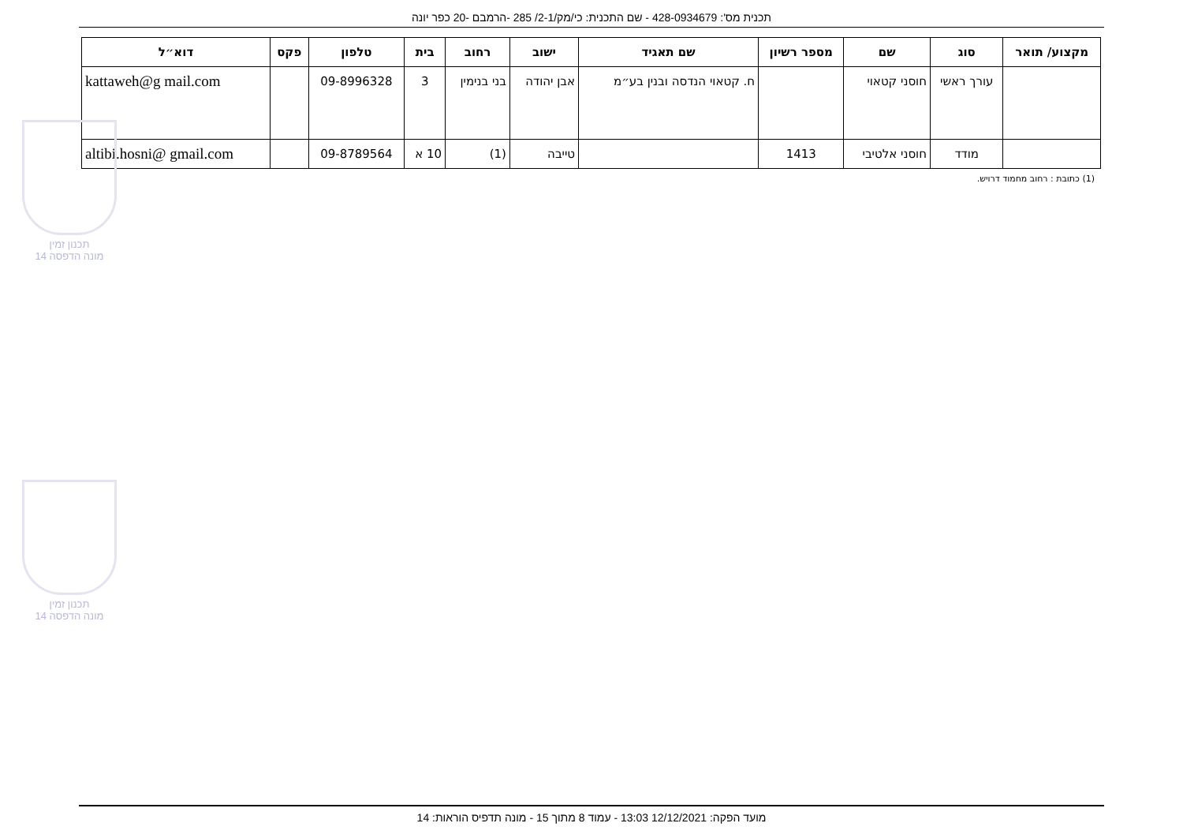תכנית מס': 428-0934679 - שם התכנית: כי/מק/2-1/ 285 -הרמבם -20 כפר יונה
| מקצוע/ תואר | סוג | שם | מספר רשיון | שם תאגיד | ישוב | רחוב | בית | טלפון | פקס | דוא״ל |
| --- | --- | --- | --- | --- | --- | --- | --- | --- | --- | --- |
| | עורך ראשי | חוסני קטאוי | | ח. קטאוי הנדסה ובנין בע״מ | אבן יהודה | בני בנימין | 3 | 09-8996328 | | kattaweh@g mail.com |
| | מודד | חוסני אלטיבי | 1413 | | טייבה | (1) | 10 א | 09-8789564 | | altibi.hosni@ gmail.com |
(1) כתובת : רחוב מחמוד דרויש.
תכנון זמין
מונה הדפסה 14
תכנון זמין
מונה הדפסה 14
מועד הפקה: 12/12/2021 13:03 - עמוד 8 מתוך 15 - מונה תדפיס הוראות: 14